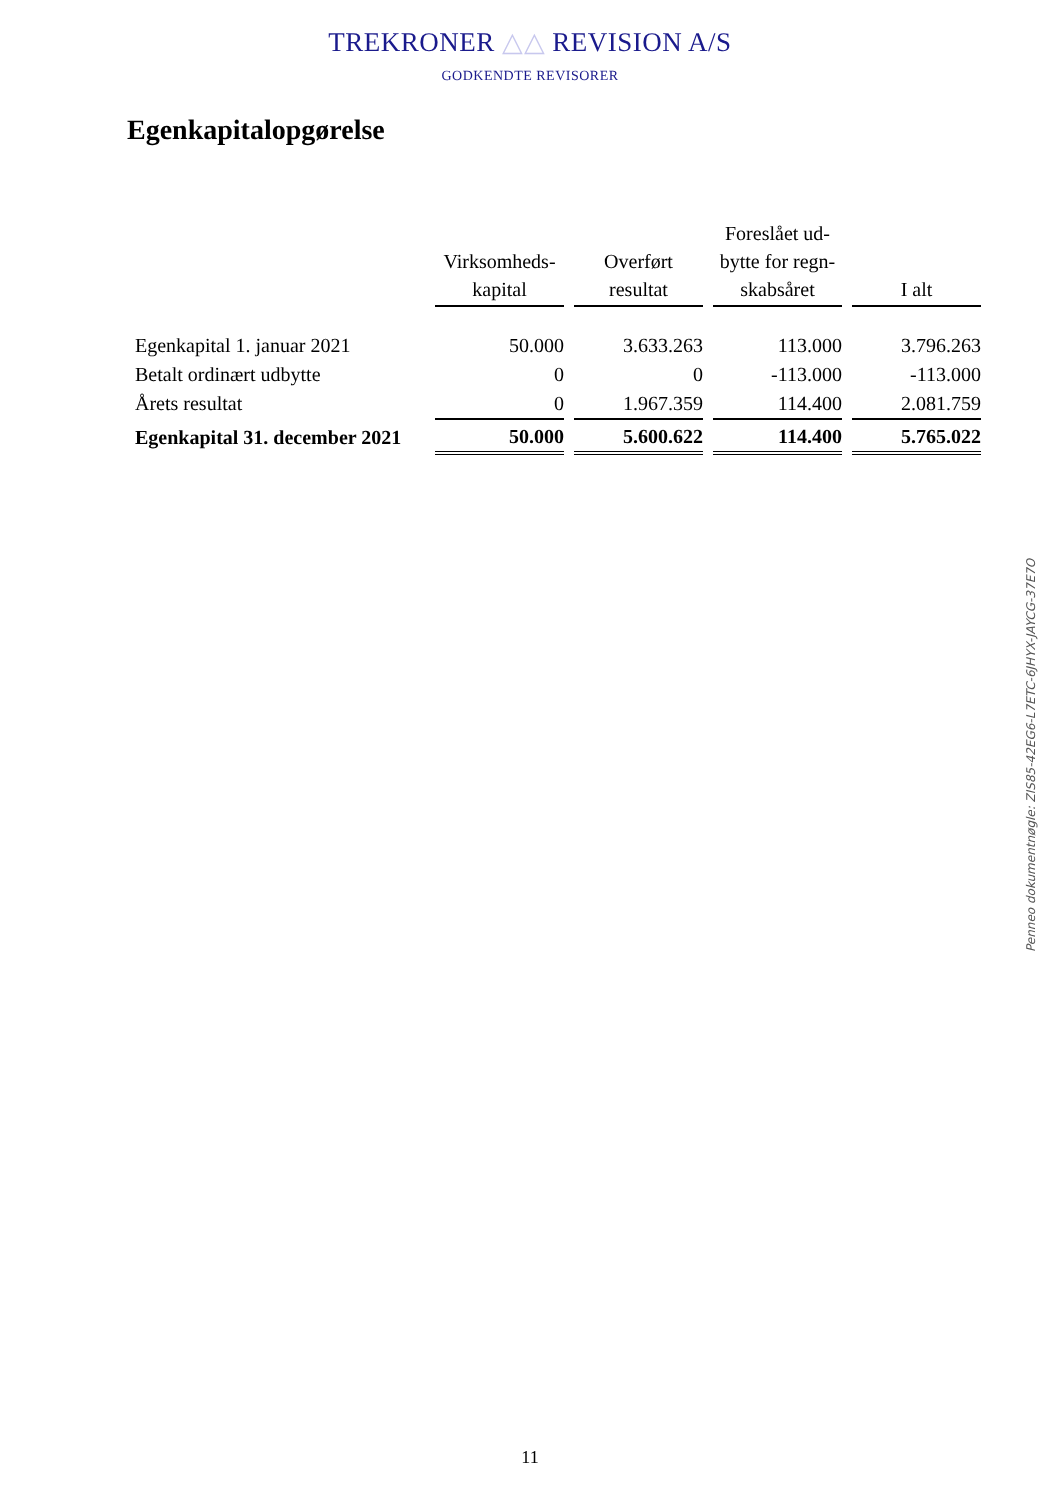TREKRONER △△ REVISION A/S
GODKENDTE REVISORER
Egenkapitalopgørelse
| | Virksomheds- kapital | Overført resultat | Foreslået ud- bytte for regn- skabsåret | I alt |
| --- | --- | --- | --- | --- |
| Egenkapital 1. januar 2021 | 50.000 | 3.633.263 | 113.000 | 3.796.263 |
| Betalt ordinært udbytte | 0 | 0 | -113.000 | -113.000 |
| Årets resultat | 0 | 1.967.359 | 114.400 | 2.081.759 |
| Egenkapital 31. december 2021 | 50.000 | 5.600.622 | 114.400 | 5.765.022 |
Penneo dokumentnøgle: ZIS85-42EG6-L7ETC-6JHYX-JAYCG-37E7O
11